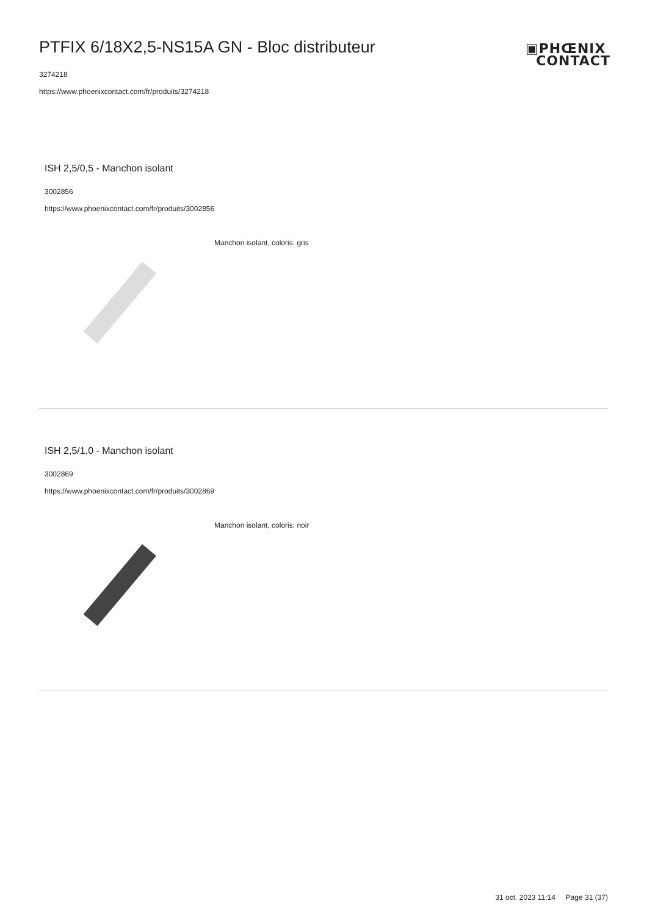PTFIX 6/18X2,5-NS15A GN - Bloc distributeur
3274218
https://www.phoenixcontact.com/fr/produits/3274218
▣PHŒNIX
CONTACT
ISH 2,5/0,5 - Manchon isolant
3002856
https://www.phoenixcontact.com/fr/produits/3002856
Manchon isolant, coloris: gris
ISH 2,5/1,0 - Manchon isolant
3002869
https://www.phoenixcontact.com/fr/produits/3002869
Manchon isolant, coloris: noir
31 oct. 2023 11:14 Page 31 (37)